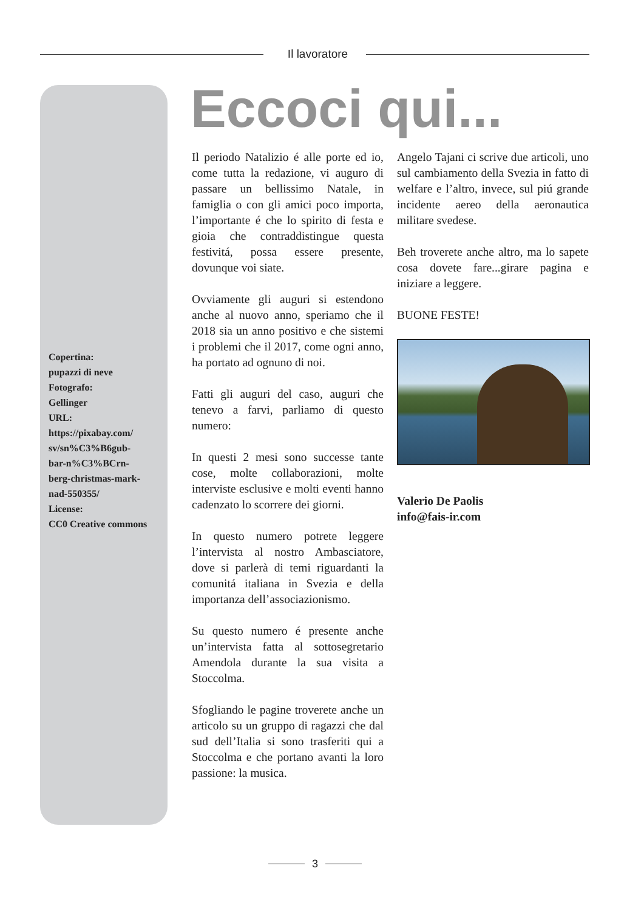Il lavoratore
Copertina:
pupazzi di neve
Fotografo:
Gellinger
URL:
https://pixabay.com/
sv/sn%C3%B6gub-
bar-n%C3%BCrn-
berg-christmas-mark-
nad-550355/
License:
CC0 Creative commons
Eccoci qui...
Il periodo Natalizio é alle porte ed io, come tutta la redazione, vi auguro di passare un bellissimo Natale, in famiglia o con gli amici poco importa, l’importante é che lo spirito di festa e gioia che contraddistingue questa festivitá, possa essere presente, dovunque voi siate.
Ovviamente gli auguri si estendono anche al nuovo anno, speriamo che il 2018 sia un anno positivo e che sistemi i problemi che il 2017, come ogni anno, ha portato ad ognuno di noi.
Fatti gli auguri del caso, auguri che tenevo a farvi, parliamo di questo numero:
In questi 2 mesi sono successe tante cose, molte collaborazioni, molte interviste esclusive e molti eventi hanno cadenzato lo scorrere dei giorni.
In questo numero potrete leggere l’intervista al nostro Ambasciatore, dove si parlerà di temi riguardanti la comunitá italiana in Svezia e della importanza dell’associazionismo.
Su questo numero é presente anche un’intervista fatta al sottosegretario Amendola durante la sua visita a Stoccolma.
Sfogliando le pagine troverete anche un articolo su un gruppo di ragazzi che dal sud dell’Italia si sono trasferiti qui a Stoccolma e che portano avanti la loro passione: la musica.
Angelo Tajani ci scrive due articoli, uno sul cambiamento della Svezia in fatto di welfare e l’altro, invece, sul piú grande incidente aereo della aeronautica militare svedese.
Beh troverete anche altro, ma lo sapete cosa dovete fare...girare pagina e iniziare a leggere.
BUONE FESTE!
Valerio De Paolis
info@fais-ir.com
3